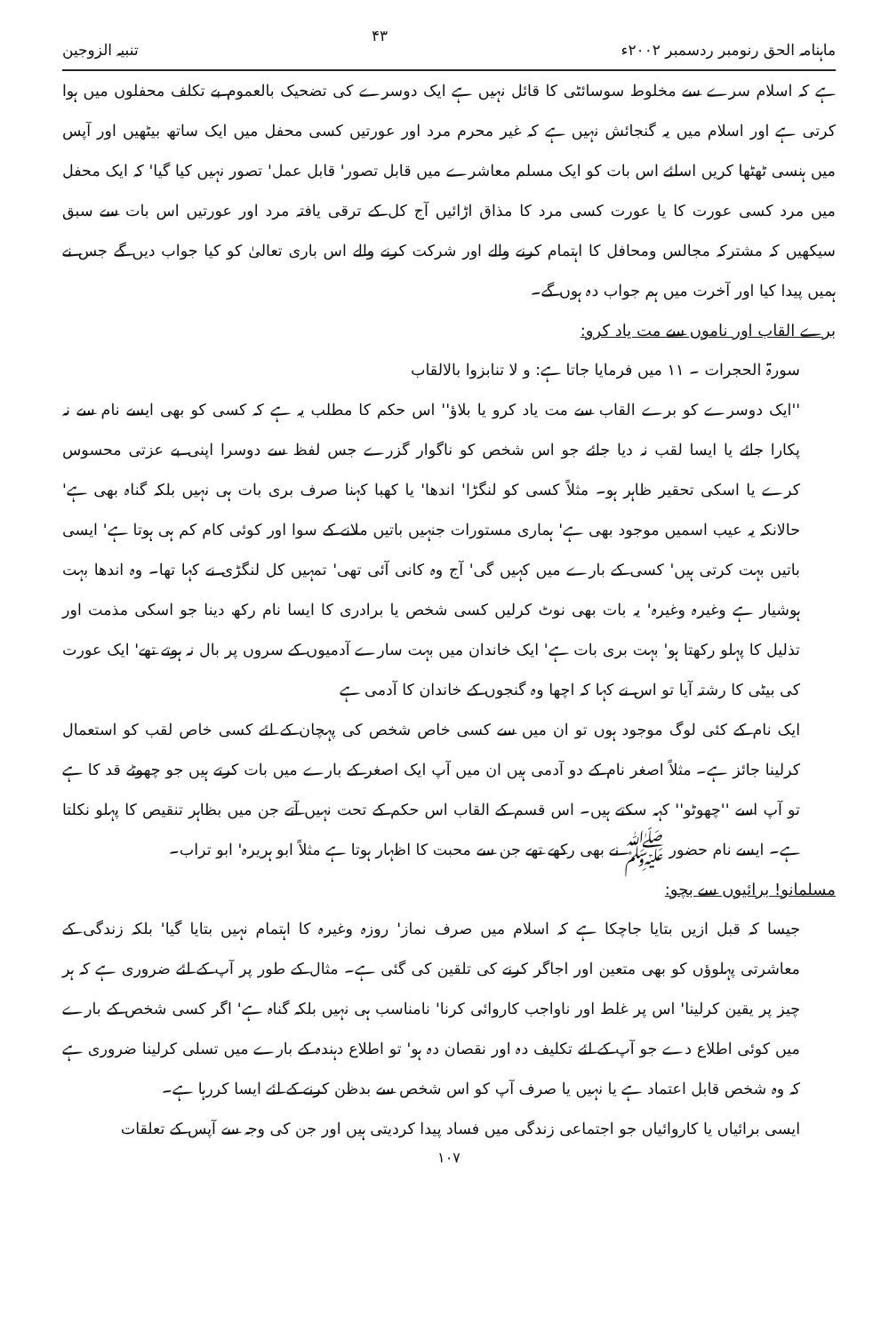ماہنامہ الحق رنومبر ردسمبر ۲۰۰۲ء ۴۳ تنبیہ الزوجین
ہے کہ اسلام سرے سے مخلوط سوسائٹی کا قائل نہیں ہے ایک دوسرے کی تضحیک بالعموم بے تکلف محفلوں میں ہوا کرتی ہے اور اسلام میں یہ گنجائش نہیں ہے کہ غیر محرم مرد اور عورتیں کسی محفل میں ایک ساتھ بیٹھیں اور آپس میں ہنسی ٹھٹھا کریں اسلئے اس بات کو ایک مسلم معاشرے میں قابل تصور' قابل عمل' تصور نہیں کیا گیا' کہ ایک محفل میں مرد کسی عورت کا یا عورت کسی مرد کا مذاق اڑائیں آج کل کے ترقی یافتہ مرد اور عورتیں اس بات سے سبق سیکھیں کہ مشترکہ مجالس ومحافل کا اہتمام کرنے والے اور شرکت کرنے والے اس باری تعالیٰ کو کیا جواب دیں گے جس نے ہمیں پیدا کیا اور آخرت میں ہم جواب دہ ہوں گے۔
برے القاب اور ناموں سے مت یاد کرو:
سورۃ الحجرات ۔ ۱۱ میں فرمایا جاتا ہے: و لا تنابزوا بالالقاب
''ایک دوسرے کو برے القاب سے مت یاد کرو یا بلاؤ'' اس حکم کا مطلب یہ ہے کہ کسی کو بھی ایسے نام سے نہ پکارا جائے یا ایسا لقب نہ دیا جائے جو اس شخص کو ناگوار گزرے جس لفظ سے دوسرا اپنی بے عزتی محسوس کرے یا اسکی تحقیر ظاہر ہو۔ مثلاً کسی کو لنگڑا' اندھا' یا کھبا کہنا صرف بری بات ہی نہیں بلکہ گناہ بھی ہے' حالانکہ یہ عیب اسمیں موجود بھی ہے' ہماری مستورات جنہیں باتیں ملانے کے سوا اور کوئی کام کم ہی ہوتا ہے' ایسی باتیں بہت کرتی ہیں' کسی کے بارے میں کہیں گی' آج وہ کانی آئی تھی' تمہیں کل لنگڑی نے کہا تھا۔ وہ اندھا بہت ہوشیار ہے وغیرہ وغیرہ' یہ بات بھی نوٹ کرلیں کسی شخص یا برادری کا ایسا نام رکھ دینا جو اسکی مذمت اور تذلیل کا پہلو رکھتا ہو' بہت بری بات ہے' ایک خاندان میں بہت سارے آدمیوں کے سروں پر بال نہ ہوتے تھے' ایک عورت کی بیٹی کا رشتہ آیا تو اس نے کہا کہ اچھا وہ گنجوں کے خاندان کا آدمی ہے
ایک نام کے کئی لوگ موجود ہوں تو ان میں سے کسی خاص شخص کی پہچان کے لئے کسی خاص لقب کو استعمال کرلینا جائز ہے۔ مثلاً اصغر نام کے دو آدمی ہیں ان میں آپ ایک اصغر کے بارے میں بات کرتے ہیں جو چھوٹے قد کا ہے تو آپ اسے ''چھوٹو'' کہہ سکتے ہیں۔ اس قسم کے القاب اس حکم کے تحت نہیں آتے جن میں بظاہر تنقیص کا پہلو نکلتا ہے۔ ایسے نام حضور ﷺ نے بھی رکھے تھے جن سے محبت کا اظہار ہوتا ہے مثلاً ابو ہریرہ' ابو تراب۔
مسلمانو! برائیوں سے بچو:
جیسا کہ قبل ازیں بتایا جاچکا ہے کہ اسلام میں صرف نماز' روزہ وغیرہ کا اہتمام نہیں بتایا گیا' بلکہ زندگی کے معاشرتی پہلوؤں کو بھی متعین اور اجاگر کرنے کی تلقین کی گئی ہے۔ مثال کے طور پر آپ کے لئے ضروری ہے کہ ہر چیز پر یقین کرلینا' اس پر غلط اور ناواجب کاروائی کرنا' نامناسب ہی نہیں بلکہ گناہ ہے' اگر کسی شخص کے بارے میں کوئی اطلاع دے جو آپ کے لئے تکلیف دہ اور نقصان دہ ہو' تو اطلاع دہندہ کے بارے میں تسلی کرلینا ضروری ہے کہ وہ شخص قابل اعتماد ہے یا نہیں یا صرف آپ کو اس شخص سے بدظن کرنے کے لئے ایسا کررہا ہے۔
ایسی برائیاں یا کاروائیاں جو اجتماعی زندگی میں فساد پیدا کردیتی ہیں اور جن کی وجہ سے آپس کے تعلقات
۱۰۷